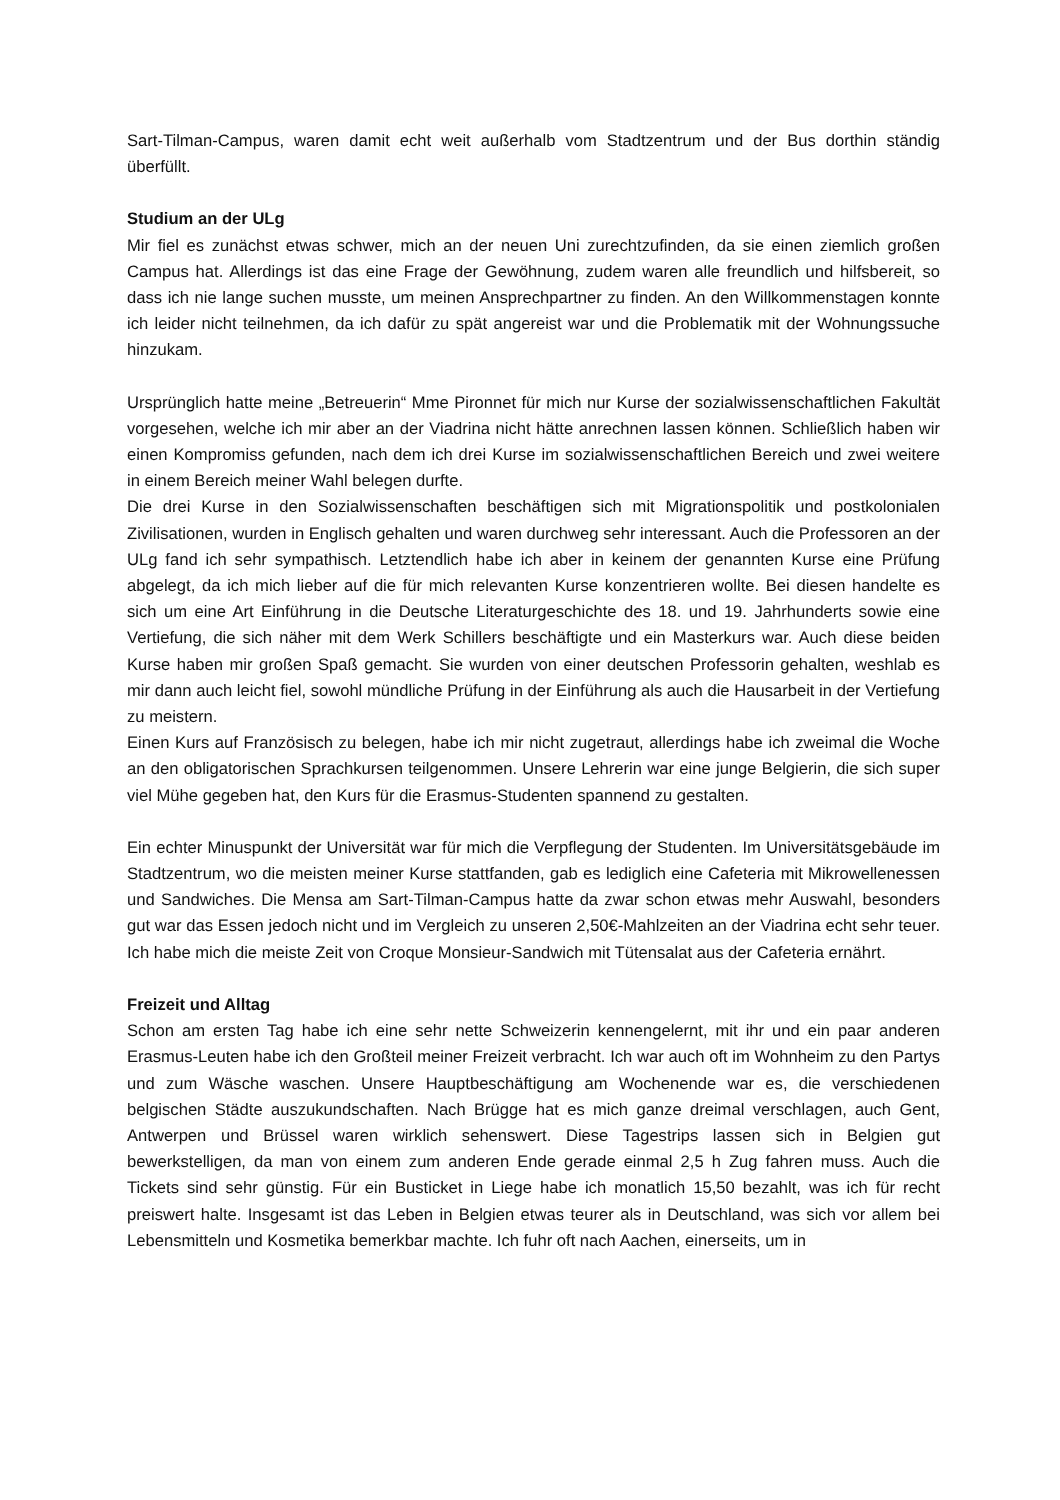Sart-Tilman-Campus, waren damit echt weit außerhalb vom Stadtzentrum und der Bus dorthin ständig überfüllt.
Studium an der ULg
Mir fiel es zunächst etwas schwer, mich an der neuen Uni zurechtzufinden, da sie einen ziemlich großen Campus hat. Allerdings ist das eine Frage der Gewöhnung, zudem waren alle freundlich und hilfsbereit, so dass ich nie lange suchen musste, um meinen Ansprechpartner zu finden. An den Willkommenstagen konnte ich leider nicht teilnehmen, da ich dafür zu spät angereist war und die Problematik mit der Wohnungssuche hinzukam.
Ursprünglich hatte meine „Betreuerin“ Mme Pironnet für mich nur Kurse der sozialwissenschaftlichen Fakultät vorgesehen, welche ich mir aber an der Viadrina nicht hätte anrechnen lassen können. Schließlich haben wir einen Kompromiss gefunden, nach dem ich drei Kurse im sozialwissenschaftlichen Bereich und zwei weitere in einem Bereich meiner Wahl belegen durfte.
Die drei Kurse in den Sozialwissenschaften beschäftigen sich mit Migrationspolitik und postkolonialen Zivilisationen, wurden in Englisch gehalten und waren durchweg sehr interessant. Auch die Professoren an der ULg fand ich sehr sympathisch. Letztendlich habe ich aber in keinem der genannten Kurse eine Prüfung abgelegt, da ich mich lieber auf die für mich relevanten Kurse konzentrieren wollte. Bei diesen handelte es sich um eine Art Einführung in die Deutsche Literaturgeschichte des 18. und 19. Jahrhunderts sowie eine Vertiefung, die sich näher mit dem Werk Schillers beschäftigte und ein Masterkurs war. Auch diese beiden Kurse haben mir großen Spaß gemacht. Sie wurden von einer deutschen Professorin gehalten, weshlab es mir dann auch leicht fiel, sowohl mündliche Prüfung in der Einführung als auch die Hausarbeit in der Vertiefung zu meistern.
Einen Kurs auf Französisch zu belegen, habe ich mir nicht zugetraut, allerdings habe ich zweimal die Woche an den obligatorischen Sprachkursen teilgenommen. Unsere Lehrerin war eine junge Belgierin, die sich super viel Mühe gegeben hat, den Kurs für die Erasmus-Studenten spannend zu gestalten.
Ein echter Minuspunkt der Universität war für mich die Verpflegung der Studenten. Im Universitätsgebäude im Stadtzentrum, wo die meisten meiner Kurse stattfanden, gab es lediglich eine Cafeteria mit Mikrowellenessen und Sandwiches. Die Mensa am Sart-Tilman-Campus hatte da zwar schon etwas mehr Auswahl, besonders gut war das Essen jedoch nicht und im Vergleich zu unseren 2,50€-Mahlzeiten an der Viadrina echt sehr teuer. Ich habe mich die meiste Zeit von Croque Monsieur-Sandwich mit Tütensalat aus der Cafeteria ernährt.
Freizeit und Alltag
Schon am ersten Tag habe ich eine sehr nette Schweizerin kennengelernt, mit ihr und ein paar anderen Erasmus-Leuten habe ich den Großteil meiner Freizeit verbracht. Ich war auch oft im Wohnheim zu den Partys und zum Wäsche waschen. Unsere Hauptbeschäftigung am Wochenende war es, die verschiedenen belgischen Städte auszukundschaften. Nach Brügge hat es mich ganze dreimal verschlagen, auch Gent, Antwerpen und Brüssel waren wirklich sehenswert. Diese Tagestrips lassen sich in Belgien gut bewerkstelligen, da man von einem zum anderen Ende gerade einmal 2,5 h Zug fahren muss. Auch die Tickets sind sehr günstig. Für ein Busticket in Liege habe ich monatlich 15,50 bezahlt, was ich für recht preiswert halte. Insgesamt ist das Leben in Belgien etwas teurer als in Deutschland, was sich vor allem bei Lebensmitteln und Kosmetika bemerkbar machte. Ich fuhr oft nach Aachen, einerseits, um in